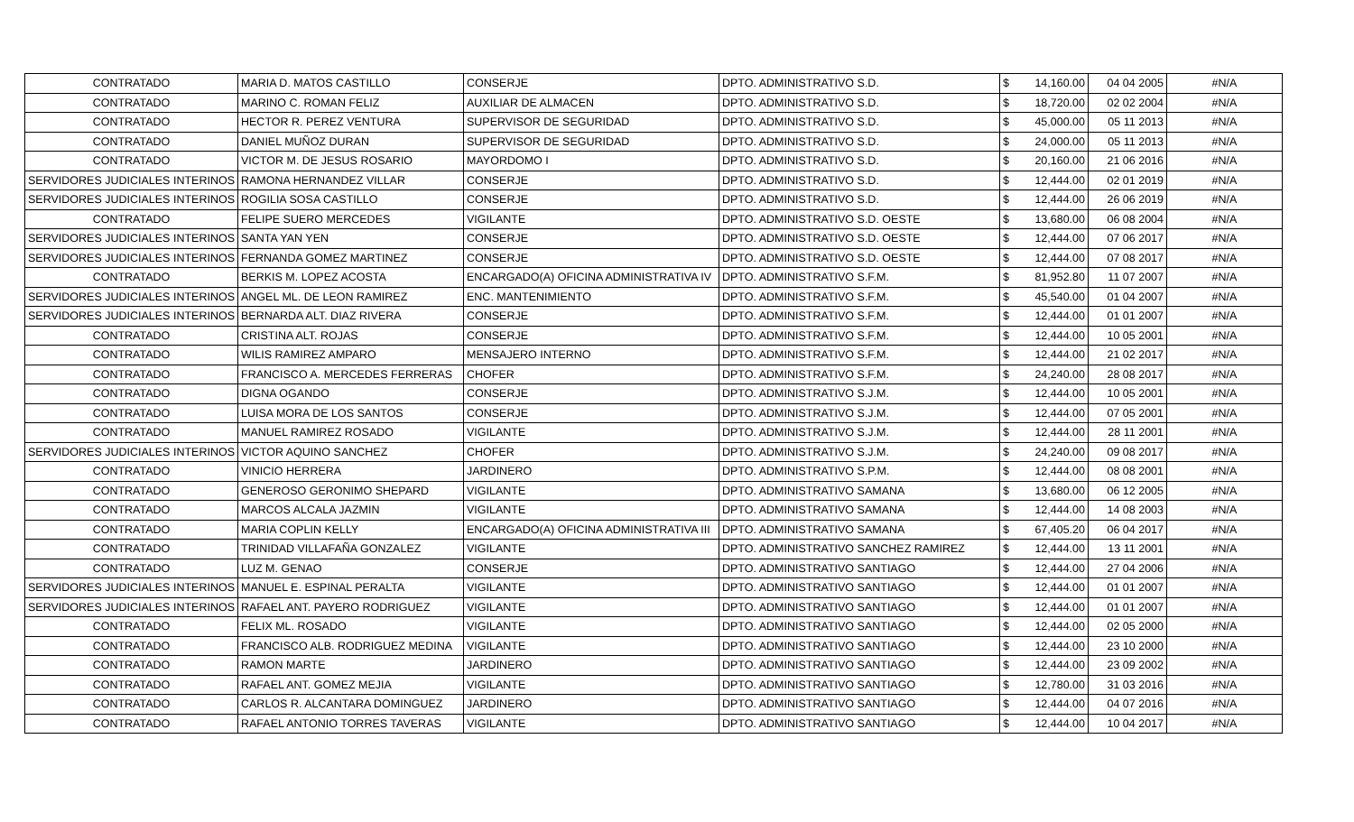| CONTRATADO | MARIA D. MATOS CASTILLO | CONSERJE | DPTO. ADMINISTRATIVO S.D. | $ | 14,160.00 | 04 04 2005 | #N/A |
| CONTRATADO | MARINO C. ROMAN FELIZ | AUXILIAR DE ALMACEN | DPTO. ADMINISTRATIVO S.D. | $ | 18,720.00 | 02 02 2004 | #N/A |
| CONTRATADO | HECTOR R. PEREZ VENTURA | SUPERVISOR DE SEGURIDAD | DPTO. ADMINISTRATIVO S.D. | $ | 45,000.00 | 05 11 2013 | #N/A |
| CONTRATADO | DANIEL MUÑOZ DURAN | SUPERVISOR DE SEGURIDAD | DPTO. ADMINISTRATIVO S.D. | $ | 24,000.00 | 05 11 2013 | #N/A |
| CONTRATADO | VICTOR M. DE JESUS ROSARIO | MAYORDOMO I | DPTO. ADMINISTRATIVO S.D. | $ | 20,160.00 | 21 06 2016 | #N/A |
| SERVIDORES JUDICIALES INTERINOS | RAMONA HERNANDEZ VILLAR | CONSERJE | DPTO. ADMINISTRATIVO S.D. | $ | 12,444.00 | 02 01 2019 | #N/A |
| SERVIDORES JUDICIALES INTERINOS | ROGILIA SOSA CASTILLO | CONSERJE | DPTO. ADMINISTRATIVO S.D. | $ | 12,444.00 | 26 06 2019 | #N/A |
| CONTRATADO | FELIPE SUERO MERCEDES | VIGILANTE | DPTO. ADMINISTRATIVO S.D. OESTE | $ | 13,680.00 | 06 08 2004 | #N/A |
| SERVIDORES JUDICIALES INTERINOS | SANTA YAN YEN | CONSERJE | DPTO. ADMINISTRATIVO S.D. OESTE | $ | 12,444.00 | 07 06 2017 | #N/A |
| SERVIDORES JUDICIALES INTERINOS | FERNANDA GOMEZ MARTINEZ | CONSERJE | DPTO. ADMINISTRATIVO S.D. OESTE | $ | 12,444.00 | 07 08 2017 | #N/A |
| CONTRATADO | BERKIS M. LOPEZ ACOSTA | ENCARGADO(A) OFICINA ADMINISTRATIVA IV | DPTO. ADMINISTRATIVO S.F.M. | $ | 81,952.80 | 11 07 2007 | #N/A |
| SERVIDORES JUDICIALES INTERINOS | ANGEL ML. DE LEON RAMIREZ | ENC. MANTENIMIENTO | DPTO. ADMINISTRATIVO S.F.M. | $ | 45,540.00 | 01 04 2007 | #N/A |
| SERVIDORES JUDICIALES INTERINOS | BERNARDA ALT. DIAZ RIVERA | CONSERJE | DPTO. ADMINISTRATIVO S.F.M. | $ | 12,444.00 | 01 01 2007 | #N/A |
| CONTRATADO | CRISTINA ALT. ROJAS | CONSERJE | DPTO. ADMINISTRATIVO S.F.M. | $ | 12,444.00 | 10 05 2001 | #N/A |
| CONTRATADO | WILIS RAMIREZ AMPARO | MENSAJERO INTERNO | DPTO. ADMINISTRATIVO S.F.M. | $ | 12,444.00 | 21 02 2017 | #N/A |
| CONTRATADO | FRANCISCO A. MERCEDES FERRERAS | CHOFER | DPTO. ADMINISTRATIVO S.F.M. | $ | 24,240.00 | 28 08 2017 | #N/A |
| CONTRATADO | DIGNA OGANDO | CONSERJE | DPTO. ADMINISTRATIVO S.J.M. | $ | 12,444.00 | 10 05 2001 | #N/A |
| CONTRATADO | LUISA MORA DE LOS SANTOS | CONSERJE | DPTO. ADMINISTRATIVO S.J.M. | $ | 12,444.00 | 07 05 2001 | #N/A |
| CONTRATADO | MANUEL RAMIREZ ROSADO | VIGILANTE | DPTO. ADMINISTRATIVO S.J.M. | $ | 12,444.00 | 28 11 2001 | #N/A |
| SERVIDORES JUDICIALES INTERINOS | VICTOR AQUINO SANCHEZ | CHOFER | DPTO. ADMINISTRATIVO S.J.M. | $ | 24,240.00 | 09 08 2017 | #N/A |
| CONTRATADO | VINICIO HERRERA | JARDINERO | DPTO. ADMINISTRATIVO S.P.M. | $ | 12,444.00 | 08 08 2001 | #N/A |
| CONTRATADO | GENEROSO GERONIMO SHEPARD | VIGILANTE | DPTO. ADMINISTRATIVO SAMANA | $ | 13,680.00 | 06 12 2005 | #N/A |
| CONTRATADO | MARCOS ALCALA JAZMIN | VIGILANTE | DPTO. ADMINISTRATIVO SAMANA | $ | 12,444.00 | 14 08 2003 | #N/A |
| CONTRATADO | MARIA COPLIN KELLY | ENCARGADO(A) OFICINA ADMINISTRATIVA III | DPTO. ADMINISTRATIVO SAMANA | $ | 67,405.20 | 06 04 2017 | #N/A |
| CONTRATADO | TRINIDAD VILLAFAÑA GONZALEZ | VIGILANTE | DPTO. ADMINISTRATIVO SANCHEZ RAMIREZ | $ | 12,444.00 | 13 11 2001 | #N/A |
| CONTRATADO | LUZ M. GENAO | CONSERJE | DPTO. ADMINISTRATIVO SANTIAGO | $ | 12,444.00 | 27 04 2006 | #N/A |
| SERVIDORES JUDICIALES INTERINOS | MANUEL E. ESPINAL PERALTA | VIGILANTE | DPTO. ADMINISTRATIVO SANTIAGO | $ | 12,444.00 | 01 01 2007 | #N/A |
| SERVIDORES JUDICIALES INTERINOS | RAFAEL ANT. PAYERO RODRIGUEZ | VIGILANTE | DPTO. ADMINISTRATIVO SANTIAGO | $ | 12,444.00 | 01 01 2007 | #N/A |
| CONTRATADO | FELIX ML. ROSADO | VIGILANTE | DPTO. ADMINISTRATIVO SANTIAGO | $ | 12,444.00 | 02 05 2000 | #N/A |
| CONTRATADO | FRANCISCO ALB. RODRIGUEZ MEDINA | VIGILANTE | DPTO. ADMINISTRATIVO SANTIAGO | $ | 12,444.00 | 23 10 2000 | #N/A |
| CONTRATADO | RAMON MARTE | JARDINERO | DPTO. ADMINISTRATIVO SANTIAGO | $ | 12,444.00 | 23 09 2002 | #N/A |
| CONTRATADO | RAFAEL ANT. GOMEZ MEJIA | VIGILANTE | DPTO. ADMINISTRATIVO SANTIAGO | $ | 12,780.00 | 31 03 2016 | #N/A |
| CONTRATADO | CARLOS R. ALCANTARA DOMINGUEZ | JARDINERO | DPTO. ADMINISTRATIVO SANTIAGO | $ | 12,444.00 | 04 07 2016 | #N/A |
| CONTRATADO | RAFAEL ANTONIO TORRES TAVERAS | VIGILANTE | DPTO. ADMINISTRATIVO SANTIAGO | $ | 12,444.00 | 10 04 2017 | #N/A |